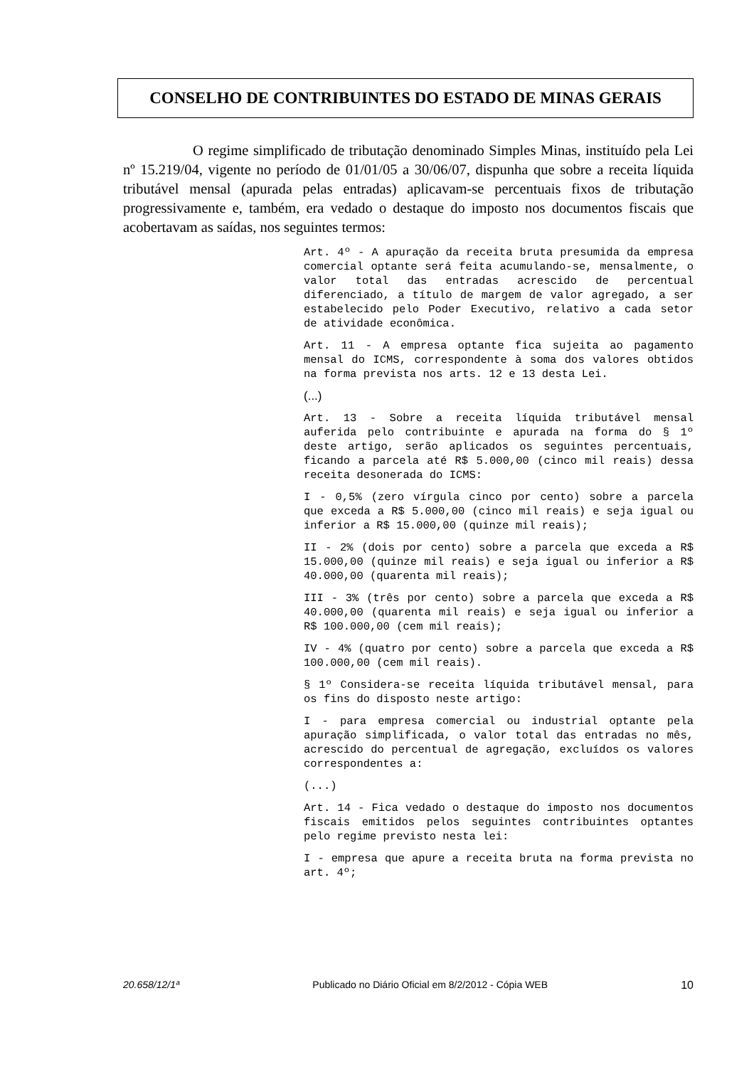CONSELHO DE CONTRIBUINTES DO ESTADO DE MINAS GERAIS
O regime simplificado de tributação denominado Simples Minas, instituído pela Lei nº 15.219/04, vigente no período de 01/01/05 a 30/06/07, dispunha que sobre a receita líquida tributável mensal (apurada pelas entradas) aplicavam-se percentuais fixos de tributação progressivamente e, também, era vedado o destaque do imposto nos documentos fiscais que acobertavam as saídas, nos seguintes termos:
Art. 4º - A apuração da receita bruta presumida da empresa comercial optante será feita acumulando-se, mensalmente, o valor total das entradas acrescido de percentual diferenciado, a título de margem de valor agregado, a ser estabelecido pelo Poder Executivo, relativo a cada setor de atividade econômica.
Art. 11 - A empresa optante fica sujeita ao pagamento mensal do ICMS, correspondente à soma dos valores obtidos na forma prevista nos arts. 12 e 13 desta Lei.
(...)
Art. 13 - Sobre a receita líquida tributável mensal auferida pelo contribuinte e apurada na forma do § 1º deste artigo, serão aplicados os seguintes percentuais, ficando a parcela até R$ 5.000,00 (cinco mil reais) dessa receita desonerada do ICMS:
I - 0,5% (zero vírgula cinco por cento) sobre a parcela que exceda a R$ 5.000,00 (cinco mil reais) e seja igual ou inferior a R$ 15.000,00 (quinze mil reais);
II - 2% (dois por cento) sobre a parcela que exceda a R$ 15.000,00 (quinze mil reais) e seja igual ou inferior a R$ 40.000,00 (quarenta mil reais);
III - 3% (três por cento) sobre a parcela que exceda a R$ 40.000,00 (quarenta mil reais) e seja igual ou inferior a R$ 100.000,00 (cem mil reais);
IV - 4% (quatro por cento) sobre a parcela que exceda a R$ 100.000,00 (cem mil reais).
§ 1º Considera-se receita líquida tributável mensal, para os fins do disposto neste artigo:
I - para empresa comercial ou industrial optante pela apuração simplificada, o valor total das entradas no mês, acrescido do percentual de agregação, excluídos os valores correspondentes a:
(...)
Art. 14 - Fica vedado o destaque do imposto nos documentos fiscais emitidos pelos seguintes contribuintes optantes pelo regime previsto nesta lei:
I - empresa que apure a receita bruta na forma prevista no art. 4º;
20.658/12/1ª Publicado no Diário Oficial em 8/2/2012 - Cópia WEB 10